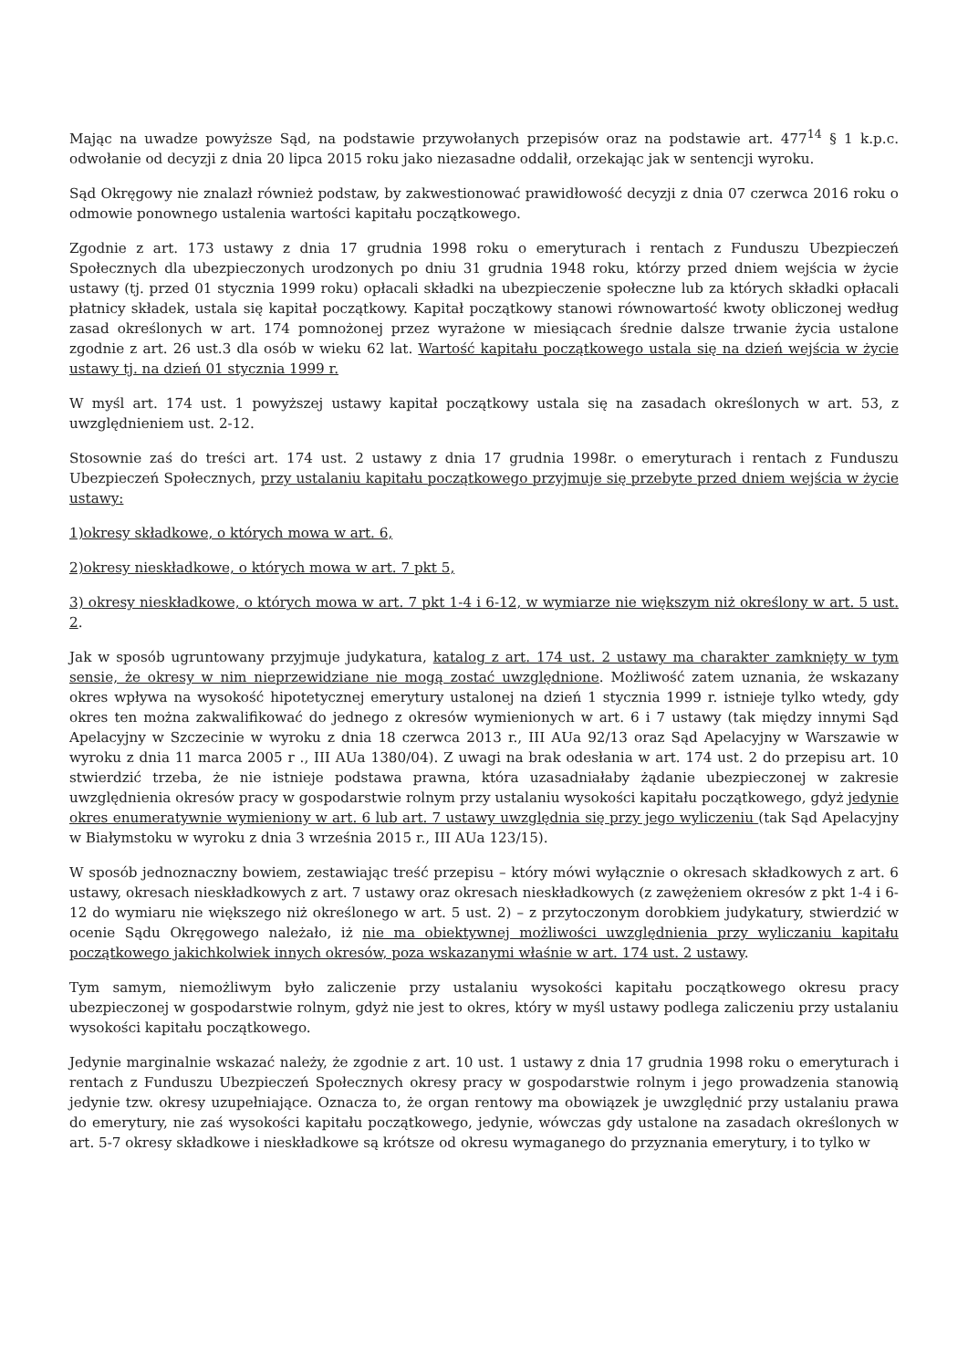Mając na uwadze powyższe Sąd, na podstawie przywołanych przepisów oraz na podstawie art. 477<sup>14</sup> § 1 k.p.c. odwołanie od decyzji z dnia 20 lipca 2015 roku jako niezasadne oddalił, orzekając jak w sentencji wyroku.
Sąd Okręgowy nie znalazł również podstaw, by zakwestionować prawidłowość decyzji z dnia 07 czerwca 2016 roku o odmowie ponownego ustalenia wartości kapitału początkowego.
Zgodnie z art. 173 ustawy z dnia 17 grudnia 1998 roku o emeryturach i rentach z Funduszu Ubezpieczeń Społecznych dla ubezpieczonych urodzonych po dniu 31 grudnia 1948 roku, którzy przed dniem wejścia w życie ustawy (tj. przed 01 stycznia 1999 roku) opłacali składki na ubezpieczenie społeczne lub za których składki opłacali płatnicy składek, ustala się kapitał początkowy. Kapitał początkowy stanowi równowartość kwoty obliczonej według zasad określonych w art. 174 pomnożonej przez wyrażone w miesiącach średnie dalsze trwanie życia ustalone zgodnie z art. 26 ust.3 dla osób w wieku 62 lat. Wartość kapitału początkowego ustala się na dzień wejścia w życie ustawy tj. na dzień 01 stycznia 1999 r.
W myśl art. 174 ust. 1 powyższej ustawy kapitał początkowy ustala się na zasadach określonych w art. 53, z uwzględnieniem ust. 2-12.
Stosownie zaś do treści art. 174 ust. 2 ustawy z dnia 17 grudnia 1998r. o emeryturach i rentach z Funduszu Ubezpieczeń Społecznych, przy ustalaniu kapitału początkowego przyjmuje się przebyte przed dniem wejścia w życie ustawy:
1)okresy składkowe, o których mowa w art. 6,
2)okresy nieskładkowe, o których mowa w art. 7 pkt 5,
3) okresy nieskładkowe, o których mowa w art. 7 pkt 1-4 i 6-12, w wymiarze nie większym niż określony w art. 5 ust. 2.
Jak w sposób ugruntowany przyjmuje judykatura, katalog z art. 174 ust. 2 ustawy ma charakter zamknięty w tym sensie, że okresy w nim nieprzewidziane nie mogą zostać uwzględnione. Możliwość zatem uznania, że wskazany okres wpływa na wysokość hipotetycznej emerytury ustalonej na dzień 1 stycznia 1999 r. istnieje tylko wtedy, gdy okres ten można zakwalifikować do jednego z okresów wymienionych w art. 6 i 7 ustawy (tak między innymi Sąd Apelacyjny w Szczecinie w wyroku z dnia 18 czerwca 2013 r., III AUa 92/13 oraz Sąd Apelacyjny w Warszawie w wyroku z dnia 11 marca 2005 r ., III AUa 1380/04). Z uwagi na brak odesłania w art. 174 ust. 2 do przepisu art. 10 stwierdzić trzeba, że nie istnieje podstawa prawna, która uzasadniałaby żądanie ubezpieczonej w zakresie uwzględnienia okresów pracy w gospodarstwie rolnym przy ustalaniu wysokości kapitału początkowego, gdyż jedynie okres enumeratywnie wymieniony w art. 6 lub art. 7 ustawy uwzględnia się przy jego wyliczeniu (tak Sąd Apelacyjny w Białymstoku w wyroku z dnia 3 września 2015 r., III AUa 123/15).
W sposób jednoznaczny bowiem, zestawiając treść przepisu – który mówi wyłącznie o okresach składkowych z art. 6 ustawy, okresach nieskładkowych z art. 7 ustawy oraz okresach nieskładkowych (z zawężeniem okresów z pkt 1-4 i 6-12 do wymiaru nie większego niż określonego w art. 5 ust. 2) – z przytoczonym dorobkiem judykatury, stwierdzić w ocenie Sądu Okręgowego należało, iż nie ma obiektywnej możliwości uwzględnienia przy wyliczaniu kapitału początkowego jakichkolwiek innych okresów, poza wskazanymi właśnie w art. 174 ust. 2 ustawy.
Tym samym, niemożliwym było zaliczenie przy ustalaniu wysokości kapitału początkowego okresu pracy ubezpieczonej w gospodarstwie rolnym, gdyż nie jest to okres, który w myśl ustawy podlega zaliczeniu przy ustalaniu wysokości kapitału początkowego.
Jedynie marginalnie wskazać należy, że zgodnie z art. 10 ust. 1 ustawy z dnia 17 grudnia 1998 roku o emeryturach i rentach z Funduszu Ubezpieczeń Społecznych okresy pracy w gospodarstwie rolnym i jego prowadzenia stanowią jedynie tzw. okresy uzupełniające. Oznacza to, że organ rentowy ma obowiązek je uwzględnić przy ustalaniu prawa do emerytury, nie zaś wysokości kapitału początkowego, jedynie, wówczas gdy ustalone na zasadach określonych w art. 5-7 okresy składkowe i nieskładkowe są krótsze od okresu wymaganego do przyznania emerytury, i to tylko w